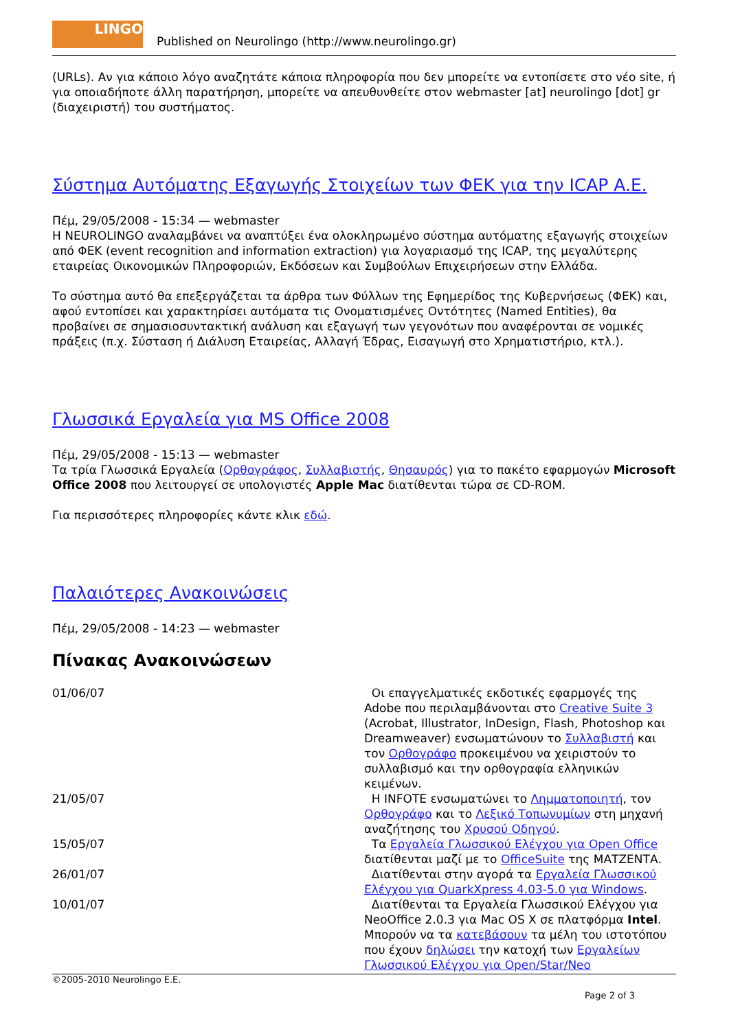LINGO
Published on Neurolingo (http://www.neurolingo.gr)
(URLs). Αν για κάποιο λόγο αναζητάτε κάποια πληροφορία που δεν μπορείτε να εντοπίσετε στο νέο site, ή για οποιαδήποτε άλλη παρατήρηση, μπορείτε να απευθυνθείτε στον webmaster [at] neurolingo [dot] gr (διαχειριστή) του συστήματος.
Σύστημα Αυτόματης Εξαγωγής Στοιχείων των ΦΕΚ για την ICAP A.E.
Πέμ, 29/05/2008 - 15:34 — webmaster
Η NEUROLINGO αναλαμβάνει να αναπτύξει ένα ολοκληρωμένο σύστημα αυτόματης εξαγωγής στοιχείων από ΦΕΚ (event recognition and information extraction) για λογαριασμό της ICAP, της μεγαλύτερης εταιρείας Οικονομικών Πληροφοριών, Εκδόσεων και Συμβούλων Επιχειρήσεων στην Ελλάδα.
Το σύστημα αυτό θα επεξεργάζεται τα άρθρα των Φύλλων της Εφημερίδος της Κυβερνήσεως (ΦΕΚ) και, αφού εντοπίσει και χαρακτηρίσει αυτόματα τις Ονοματισμένες Οντότητες (Named Entities), θα προβαίνει σε σημασιοσυντακτική ανάλυση και εξαγωγή των γεγονότων που αναφέρονται σε νομικές πράξεις (π.χ. Σύσταση ή Διάλυση Εταιρείας, Αλλαγή Έδρας, Εισαγωγή στο Χρηματιστήριο, κτλ.).
Γλωσσικά Εργαλεία για MS Office 2008
Πέμ, 29/05/2008 - 15:13 — webmaster
Τα τρία Γλωσσικά Εργαλεία (Ορθογράφος, Συλλαβιστής, Θησαυρός) για το πακέτο εφαρμογών Microsoft Office 2008 που λειτουργεί σε υπολογιστές Apple Mac διατίθενται τώρα σε CD-ROM.
Για περισσότερες πληροφορίες κάντε κλικ εδώ.
Παλαιότερες Ανακοινώσεις
Πέμ, 29/05/2008 - 14:23 — webmaster
Πίνακας Ανακοινώσεων
| 01/06/07 | Οι επαγγελματικές εκδοτικές εφαρμογές της Adobe που περιλαμβάνονται στο Creative Suite 3 (Acrobat, Illustrator, InDesign, Flash, Photoshop και Dreamweaver) ενσωματώνουν το Συλλαβιστή και τον Ορθογράφο προκειμένου να χειριστούν το συλλαβισμό και την ορθογραφία ελληνικών κειμένων. |
| 21/05/07 | Η INFOTE ενσωματώνει το Λημματοποιητή , τον Ορθογράφο και το Λεξικό Τοπωνυμίων στη μηχανή αναζήτησης του Χρυσού Οδηγού . |
| 15/05/07 | Τα Εργαλεία Γλωσσικού Ελέγχου για Open Office διατίθενται μαζί με το OfficeSuite της ΜΑΤΖΕΝΤΑ. |
| 26/01/07 | Διατίθενται στην αγορά τα Εργαλεία Γλωσσικού Ελέγχου για QuarkXpress 4.03-5.0 για Windows . |
| 10/01/07 | Διατίθενται τα Εργαλεία Γλωσσικού Ελέγχου για NeoOffice 2.0.3 για Mac OS X σε πλατφόρμα Intel . Μπορούν να τα κατεβάσουν τα μέλη του ιστοτόπου που έχουν δηλώσει την κατοχή των Εργαλείων Γλωσσικού Ελέγχου για Open/Star/Neo |
©2005-2010 Neurolingo E.E.
Page 2 of 3